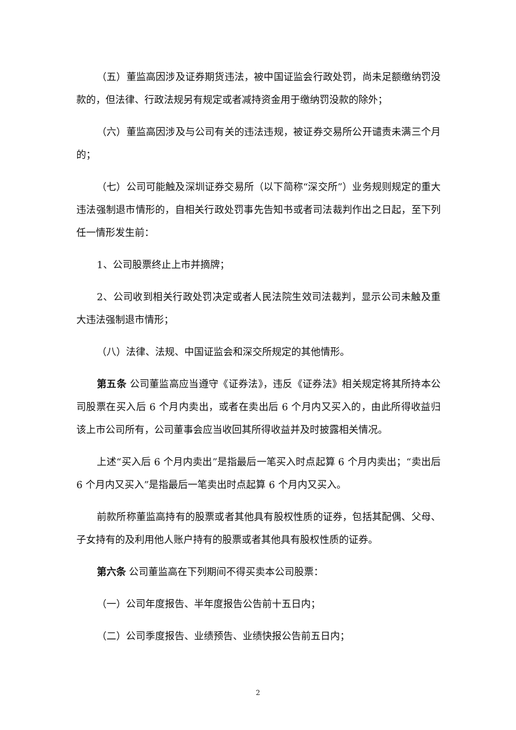（五）董监高因涉及证券期货违法，被中国证监会行政处罚，尚未足额缴纳罚没款的，但法律、行政法规另有规定或者减持资金用于缴纳罚没款的除外；
（六）董监高因涉及与公司有关的违法违规，被证券交易所公开谴责未满三个月的；
（七）公司可能触及深圳证券交易所（以下简称“深交所”）业务规则规定的重大违法强制退市情形的，自相关行政处罚事先告知书或者司法裁判作出之日起，至下列任一情形发生前：
1、公司股票终止上市并摘牌；
2、公司收到相关行政处罚决定或者人民法院生效司法裁判，显示公司未触及重大违法强制退市情形；
（八）法律、法规、中国证监会和深交所规定的其他情形。
第五条 公司董监高应当遵守《证券法》，违反《证券法》相关规定将其所持本公司股票在买入后 6 个月内卖出，或者在卖出后 6 个月内又买入的，由此所得收益归该上市公司所有，公司董事会应当收回其所得收益并及时披露相关情况。
上述“买入后 6 个月内卖出”是指最后一笔买入时点起算 6 个月内卖出；“卖出后 6 个月内又买入”是指最后一笔卖出时点起算 6 个月内又买入。
前款所称董监高持有的股票或者其他具有股权性质的证券，包括其配偶、父母、子女持有的及利用他人账户持有的股票或者其他具有股权性质的证券。
第六条 公司董监高在下列期间不得买卖本公司股票：
（一）公司年度报告、半年度报告公告前十五日内；
（二）公司季度报告、业绩预告、业绩快报公告前五日内；
2